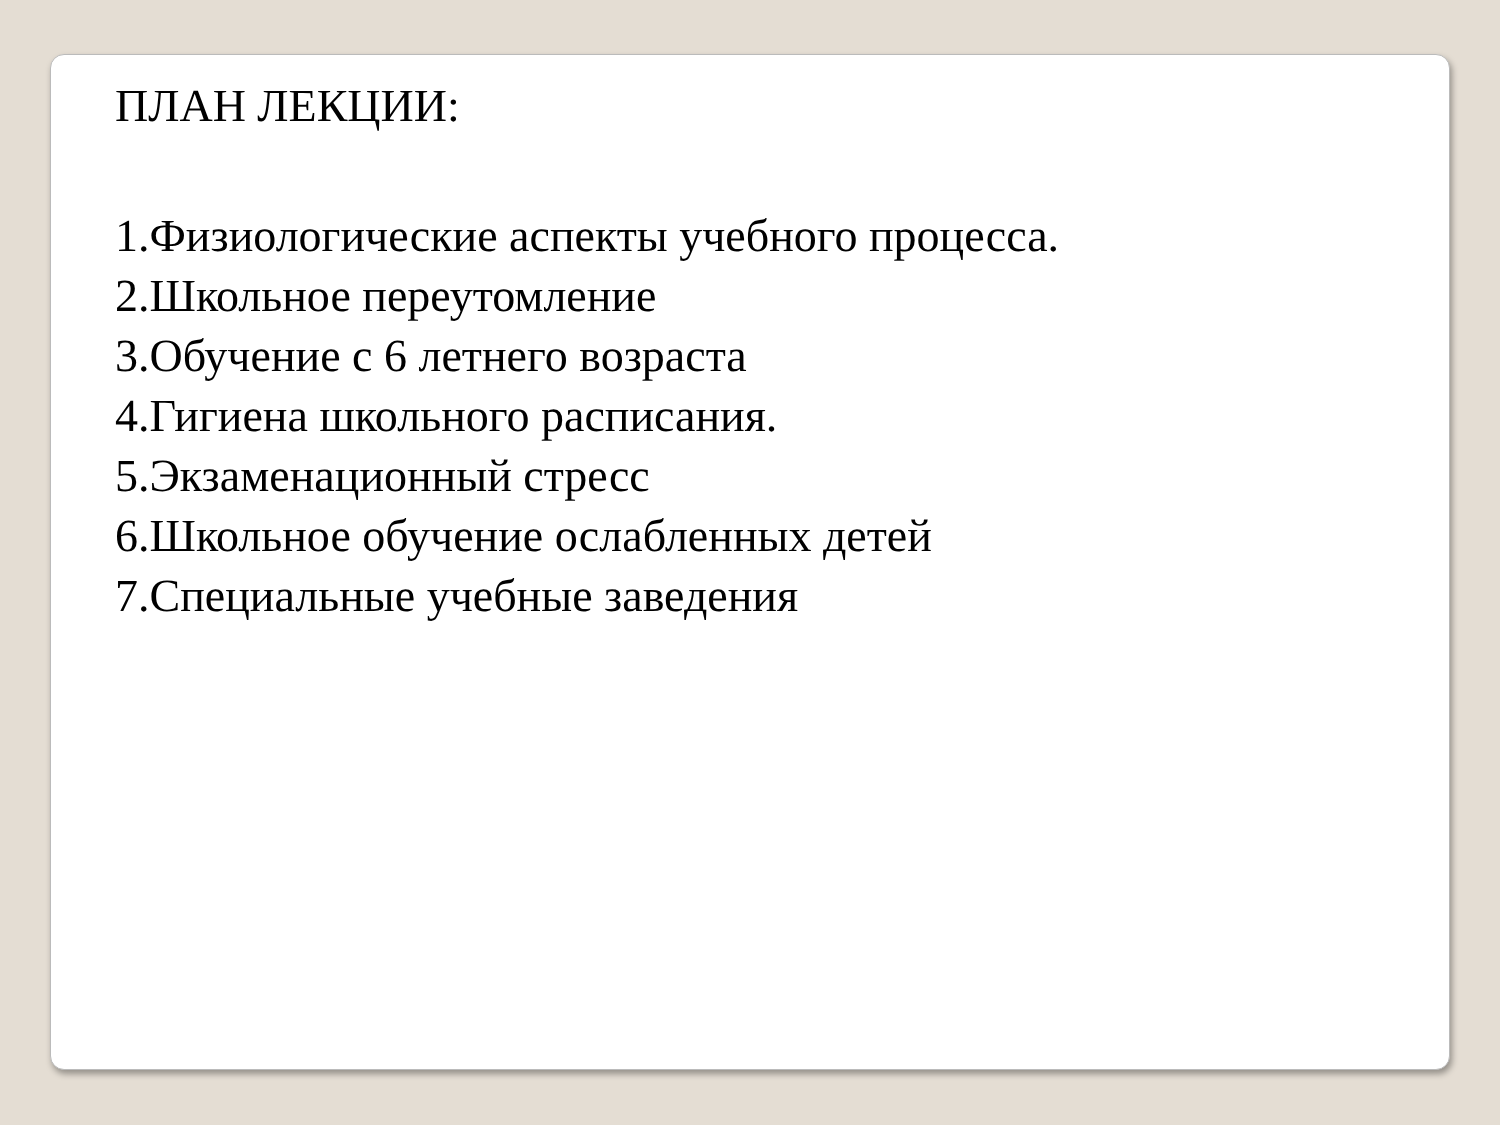ПЛАН ЛЕКЦИИ:
1.Физиологические аспекты учебного процесса.
2.Школьное переутомление
3.Обучение с 6 летнего возраста
4.Гигиена школьного расписания.
5.Экзаменационный стресс
6.Школьное обучение ослабленных детей
7.Специальные учебные заведения